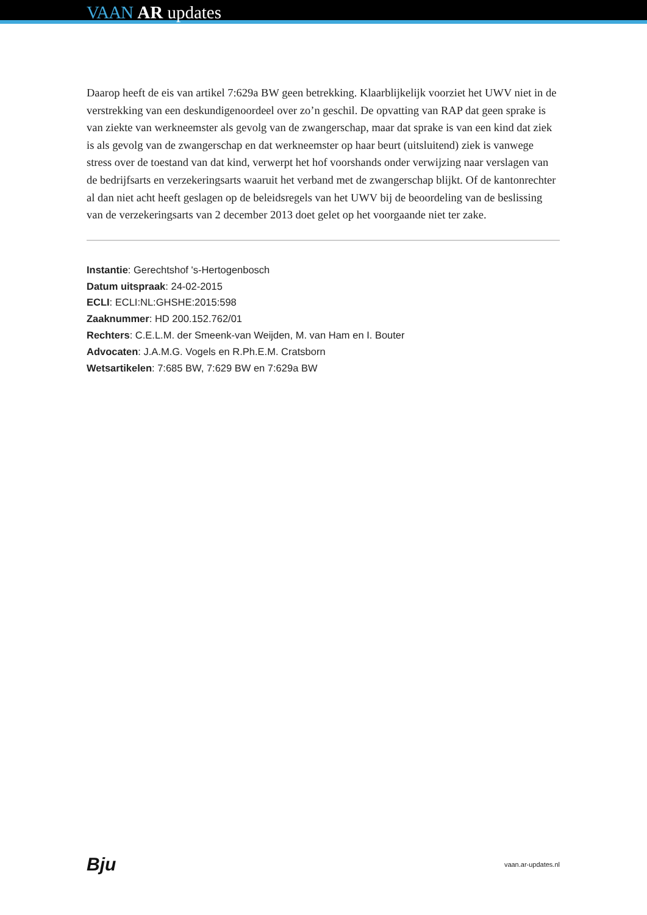VAAN AR updates
Daarop heeft de eis van artikel 7:629a BW geen betrekking. Klaarblijkelijk voorziet het UWV niet in de verstrekking van een deskundigenoordeel over zo’n geschil. De opvatting van RAP dat geen sprake is van ziekte van werkneemster als gevolg van de zwangerschap, maar dat sprake is van een kind dat ziek is als gevolg van de zwangerschap en dat werkneemster op haar beurt (uitsluitend) ziek is vanwege stress over de toestand van dat kind, verwerpt het hof voorshands onder verwijzing naar verslagen van de bedrijfsarts en verzekeringsarts waaruit het verband met de zwangerschap blijkt. Of de kantonrechter al dan niet acht heeft geslagen op de beleidsregels van het UWV bij de beoordeling van de beslissing van de verzekeringsarts van 2 december 2013 doet gelet op het voorgaande niet ter zake.
Instantie: Gerechtshof 's-Hertogenbosch
Datum uitspraak: 24-02-2015
ECLI: ECLI:NL:GHSHE:2015:598
Zaaknummer: HD 200.152.762/01
Rechters: C.E.L.M. der Smeenk-van Weijden, M. van Ham en I. Bouter
Advocaten: J.A.M.G. Vogels en R.Ph.E.M. Cratsborn
Wetsartikelen: 7:685 BW, 7:629 BW en 7:629a BW
Bju vaan.ar-updates.nl